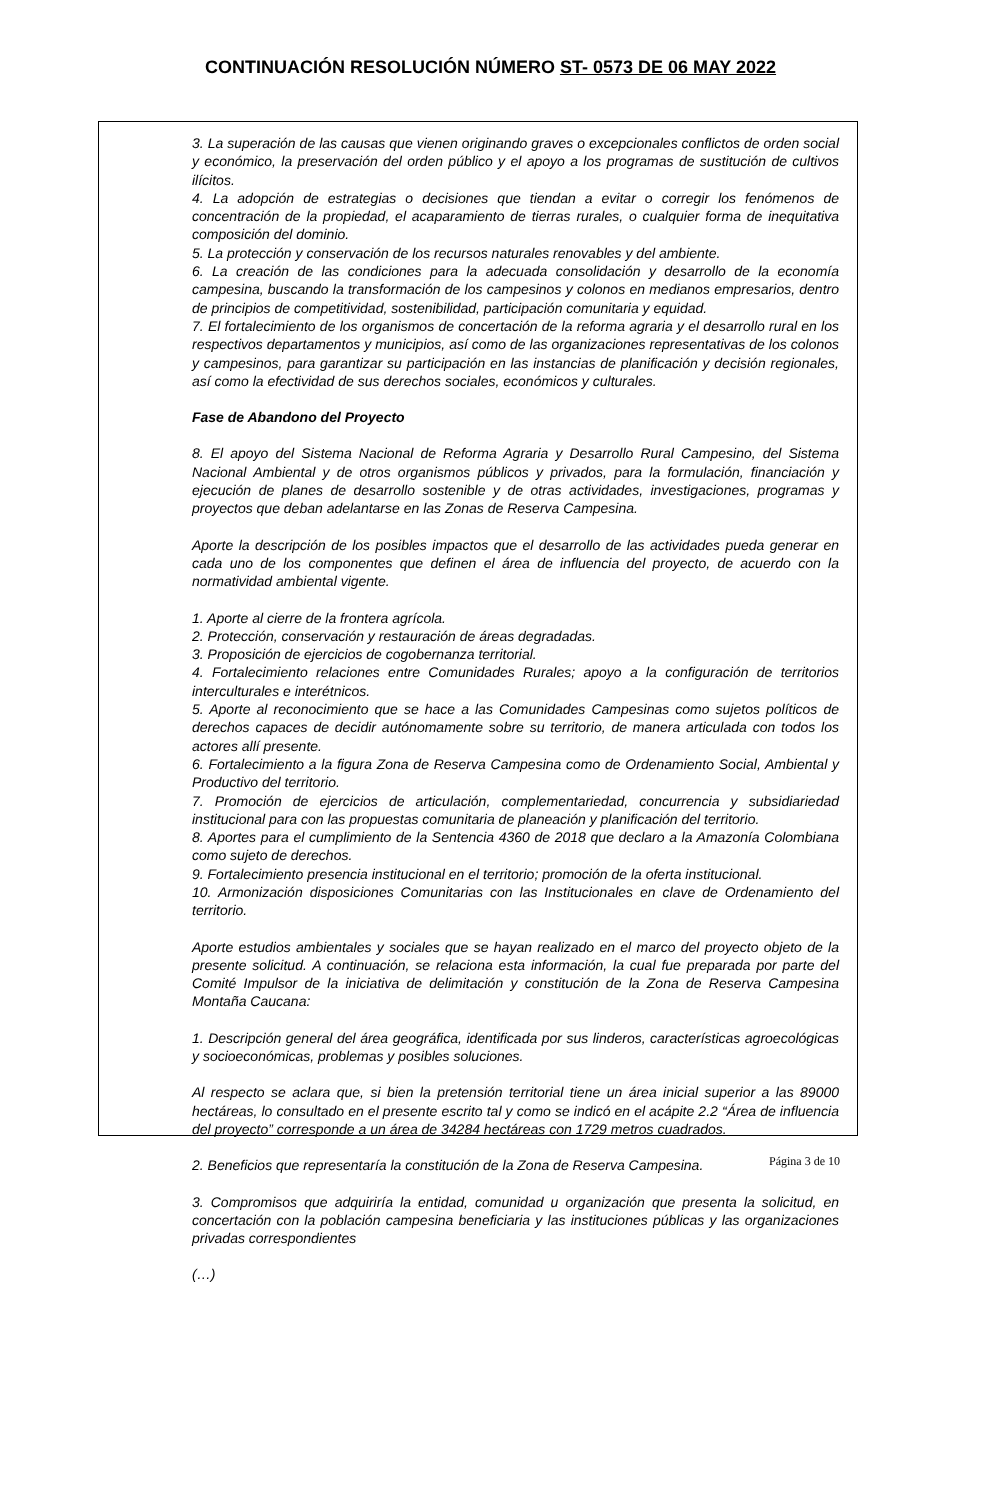CONTINUACIÓN RESOLUCIÓN NÚMERO ST- 0573 DE 06 MAY 2022
3. La superación de las causas que vienen originando graves o excepcionales conflictos de orden social y económico, la preservación del orden público y el apoyo a los programas de sustitución de cultivos ilícitos.
4. La adopción de estrategias o decisiones que tiendan a evitar o corregir los fenómenos de concentración de la propiedad, el acaparamiento de tierras rurales, o cualquier forma de inequitativa composición del dominio.
5. La protección y conservación de los recursos naturales renovables y del ambiente.
6. La creación de las condiciones para la adecuada consolidación y desarrollo de la economía campesina, buscando la transformación de los campesinos y colonos en medianos empresarios, dentro de principios de competitividad, sostenibilidad, participación comunitaria y equidad.
7. El fortalecimiento de los organismos de concertación de la reforma agraria y el desarrollo rural en los respectivos departamentos y municipios, así como de las organizaciones representativas de los colonos y campesinos, para garantizar su participación en las instancias de planificación y decisión regionales, así como la efectividad de sus derechos sociales, económicos y culturales.
Fase de Abandono del Proyecto
8. El apoyo del Sistema Nacional de Reforma Agraria y Desarrollo Rural Campesino, del Sistema Nacional Ambiental y de otros organismos públicos y privados, para la formulación, financiación y ejecución de planes de desarrollo sostenible y de otras actividades, investigaciones, programas y proyectos que deban adelantarse en las Zonas de Reserva Campesina.
Aporte la descripción de los posibles impactos que el desarrollo de las actividades pueda generar en cada uno de los componentes que definen el área de influencia del proyecto, de acuerdo con la normatividad ambiental vigente.
1. Aporte al cierre de la frontera agrícola.
2. Protección, conservación y restauración de áreas degradadas.
3. Proposición de ejercicios de cogobernanza territorial.
4. Fortalecimiento relaciones entre Comunidades Rurales; apoyo a la configuración de territorios interculturales e interétnicos.
5. Aporte al reconocimiento que se hace a las Comunidades Campesinas como sujetos políticos de derechos capaces de decidir autónomamente sobre su territorio, de manera articulada con todos los actores allí presente.
6. Fortalecimiento a la figura Zona de Reserva Campesina como de Ordenamiento Social, Ambiental y Productivo del territorio.
7. Promoción de ejercicios de articulación, complementariedad, concurrencia y subsidiariedad institucional para con las propuestas comunitaria de planeación y planificación del territorio.
8. Aportes para el cumplimiento de la Sentencia 4360 de 2018 que declaro a la Amazonía Colombiana como sujeto de derechos.
9. Fortalecimiento presencia institucional en el territorio; promoción de la oferta institucional.
10. Armonización disposiciones Comunitarias con las Institucionales en clave de Ordenamiento del territorio.
Aporte estudios ambientales y sociales que se hayan realizado en el marco del proyecto objeto de la presente solicitud. A continuación, se relaciona esta información, la cual fue preparada por parte del Comité Impulsor de la iniciativa de delimitación y constitución de la Zona de Reserva Campesina Montaña Caucana:
1. Descripción general del área geográfica, identificada por sus linderos, características agroecológicas y socioeconómicas, problemas y posibles soluciones.
Al respecto se aclara que, si bien la pretensión territorial tiene un área inicial superior a las 89000 hectáreas, lo consultado en el presente escrito tal y como se indicó en el acápite 2.2 “Área de influencia del proyecto” corresponde a un área de 34284 hectáreas con 1729 metros cuadrados.
2. Beneficios que representaría la constitución de la Zona de Reserva Campesina.
3. Compromisos que adquiriría la entidad, comunidad u organización que presenta la solicitud, en concertación con la población campesina beneficiaria y las instituciones públicas y las organizaciones privadas correspondientes
(…)
Página 3 de 10